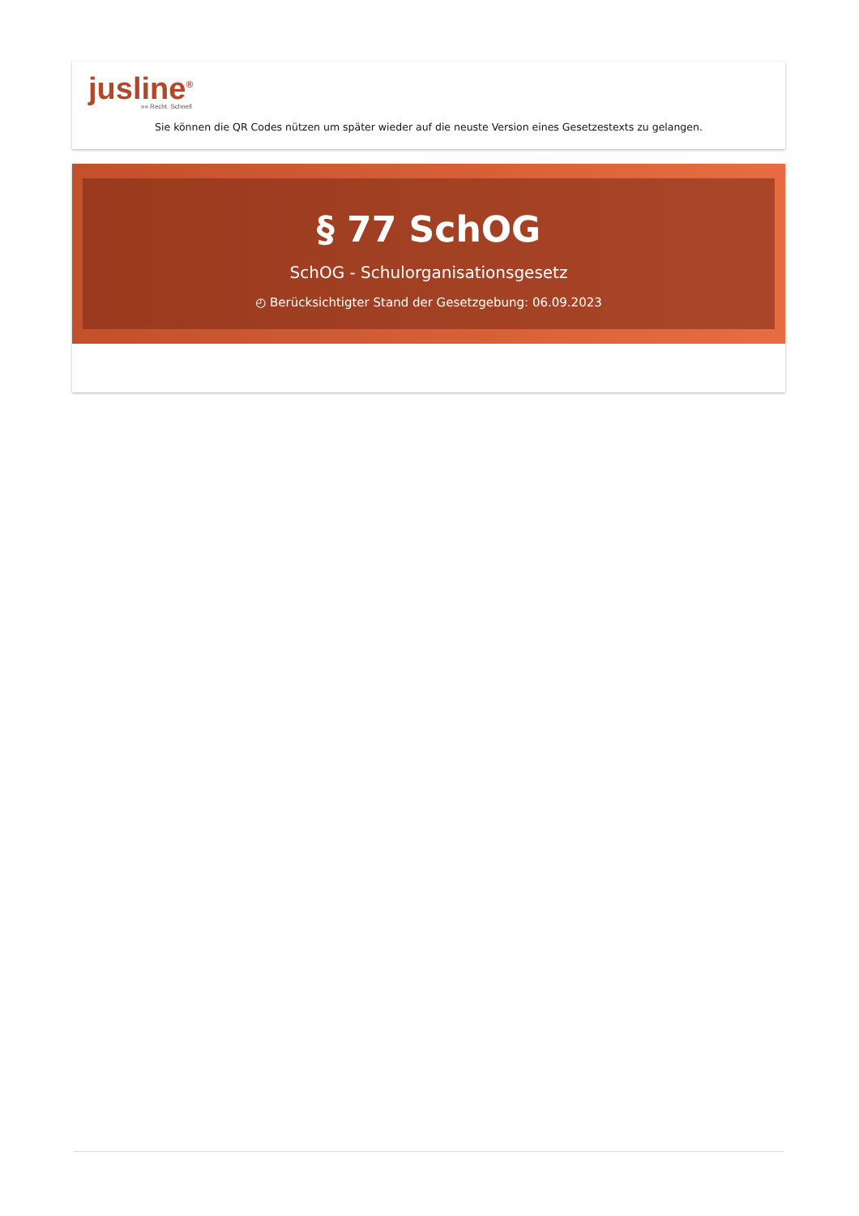jusline<sup>®</sup>
»» Recht. Schnell
Sie können die QR Codes nützen um später wieder auf die neuste Version eines Gesetzestexts zu gelangen.
§ 77 SchOG
SchOG - Schulorganisationsgesetz
◴ Berücksichtigter Stand der Gesetzgebung: 06.09.2023